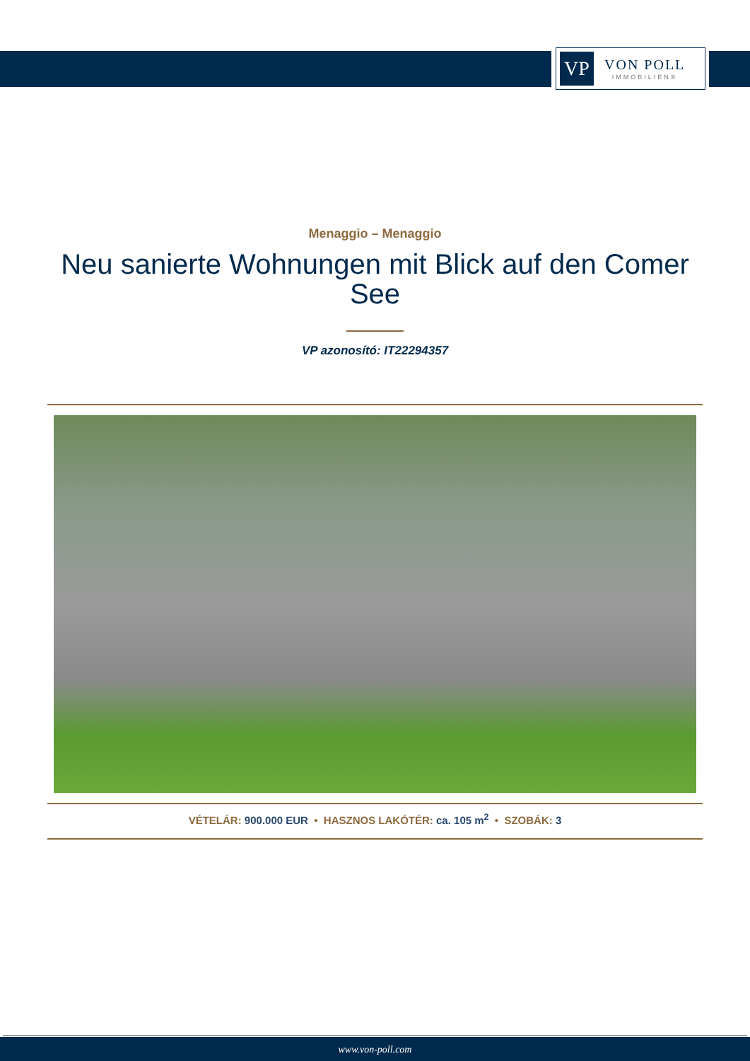VP
VON POLL
IMMOBILIEN®
Menaggio – Menaggio
Neu sanierte Wohnungen mit Blick auf den Comer See
VP azonosító: IT22294357
VÉTELÁR: 900.000 EUR • HASZNOS LAKÓTÉR: ca. 105 m<sup>2</sup> • SZOBÁK: 3
www.von-poll.com